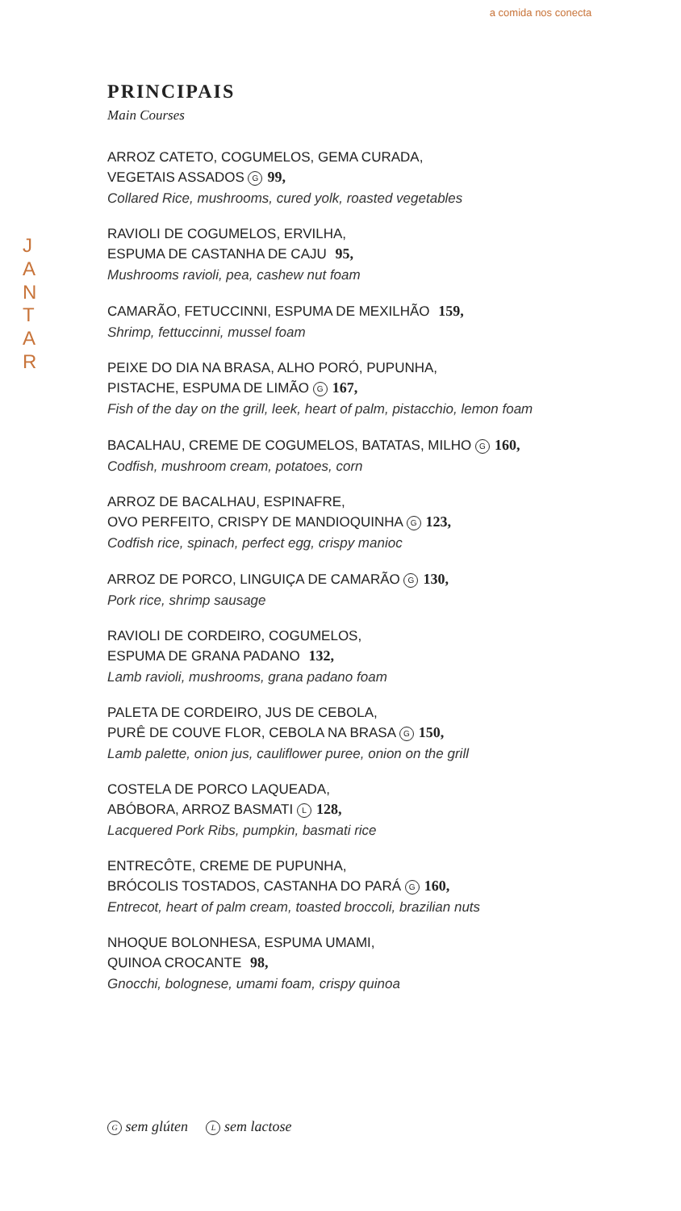a comida nos conecta
J
A
N
T
A
R
PRINCIPAIS
Main Courses
ARROZ CATETO, COGUMELOS, GEMA CURADA,
VEGETAIS ASSADOS G 99,
Collared Rice, mushrooms, cured yolk, roasted vegetables
RAVIOLI DE COGUMELOS, ERVILHA,
ESPUMA DE CASTANHA DE CAJU 95,
Mushrooms ravioli, pea, cashew nut foam
CAMARÃO, FETUCCINNI, ESPUMA DE MEXILHÃO 159,
Shrimp, fettuccinni, mussel foam
PEIXE DO DIA NA BRASA, ALHO PORÓ, PUPUNHA,
PISTACHE, ESPUMA DE LIMÃO G 167,
Fish of the day on the grill, leek, heart of palm, pistacchio, lemon foam
BACALHAU, CREME DE COGUMELOS, BATATAS, MILHO G 160,
Codfish, mushroom cream, potatoes, corn
ARROZ DE BACALHAU, ESPINAFRE,
OVO PERFEITO, CRISPY DE MANDIOQUINHA G 123,
Codfish rice, spinach, perfect egg, crispy manioc
ARROZ DE PORCO, LINGUIÇA DE CAMARÃO G 130,
Pork rice, shrimp sausage
RAVIOLI DE CORDEIRO, COGUMELOS,
ESPUMA DE GRANA PADANO 132,
Lamb ravioli, mushrooms, grana padano foam
PALETA DE CORDEIRO, JUS DE CEBOLA,
PURÊ DE COUVE FLOR, CEBOLA NA BRASA G 150,
Lamb palette, onion jus, cauliflower puree, onion on the grill
COSTELA DE PORCO LAQUEADA,
ABÓBORA, ARROZ BASMATI L 128,
Lacquered Pork Ribs, pumpkin, basmati rice
ENTRECÔTE, CREME DE PUPUNHA,
BRÓCOLIS TOSTADOS, CASTANHA DO PARÁ G 160,
Entrecot, heart of palm cream, toasted broccoli, brazilian nuts
NHOQUE BOLONHESA, ESPUMA UMAMI,
QUINOA CROCANTE 98,
Gnocchi, bolognese, umami foam, crispy quinoa
G sem glúten L sem lactose